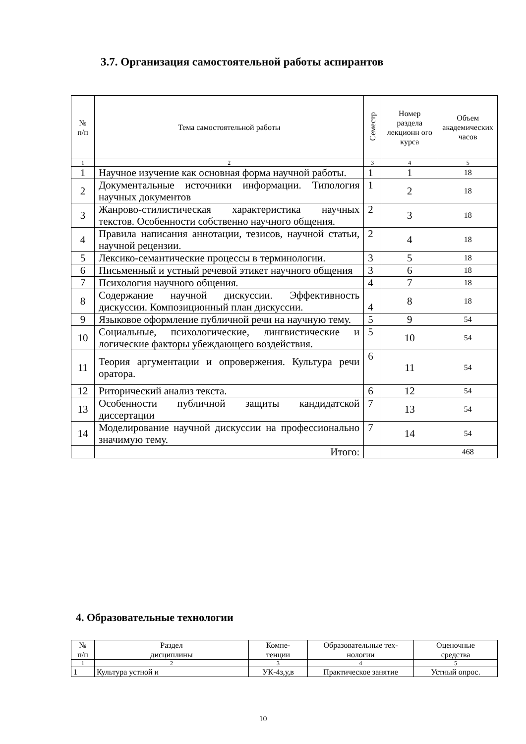3.7. Организация самостоятельной работы аспирантов
| № п/п | Тема самостоятельной работы | Семестр | Номер раздела лекционн ого курса | Объем академических часов |
| 1 | 2 | 3 | 4 | 5 |
| 1 | Научное изучение как основная форма научной работы. | 1 | 1 | 18 |
| 2 | Документальные источники информации. Типология научных документов | 1 | 2 | 18 |
| 3 | Жанрово-стилистическая характеристика научных текстов. Особенности собственно научного общения. | 2 | 3 | 18 |
| 4 | Правила написания аннотации, тезисов, научной статьи, научной рецензии. | 2 | 4 | 18 |
| 5 | Лексико-семантические процессы в терминологии. | 3 | 5 | 18 |
| 6 | Письменный и устный речевой этикет научного общения | 3 | 6 | 18 |
| 7 | Психология научного общения. | 4 | 7 | 18 |
| 8 | Содержание научной дискуссии. Эффективность дискуссии. Композиционный план дискуссии. | 4 | 8 | 18 |
| 9 | Языковое оформление публичной речи на научную тему. | 5 | 9 | 54 |
| 10 | Социальные, психологические, лингвистические и логические факторы убеждающего воздействия. | 5 | 10 | 54 |
| 11 | Теория аргументации и опровержения. Культура речи оратора. | 6 | 11 | 54 |
| 12 | Риторический анализ текста. | 6 | 12 | 54 |
| 13 | Особенности публичной защиты кандидатской диссертации | 7 | 13 | 54 |
| 14 | Моделирование научной дискуссии на профессионально значимую тему. | 7 | 14 | 54 |
| | Итого: | | | 468 |
4. Образовательные технологии
| № п/п | Раздел дисциплины | Компе- тенции | Образовательные тех- нологии | Оценочные средства |
| 1 | 2 | 3 | 4 | 5 |
| 1 | Культура устной и | УК-4з,у,в | Практическое занятие | Устный опрос. |
10